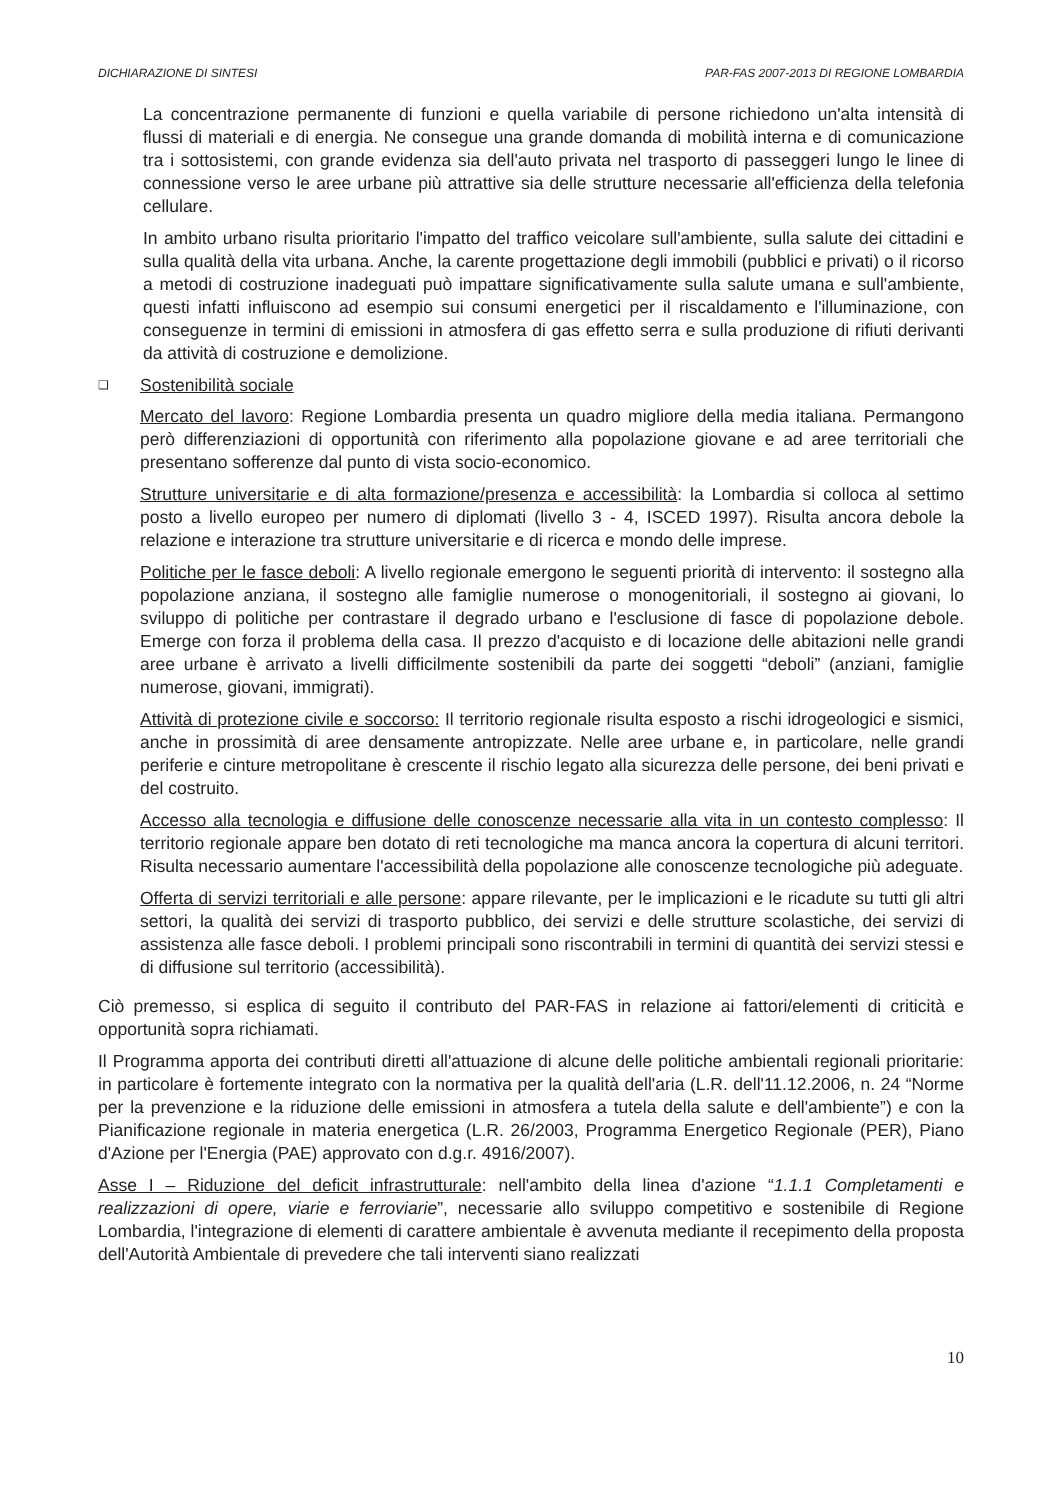DICHIARAZIONE DI SINTESI PAR-FAS 2007-2013 DI REGIONE LOMBARDIA
La concentrazione permanente di funzioni e quella variabile di persone richiedono un'alta intensità di flussi di materiali e di energia. Ne consegue una grande domanda di mobilità interna e di comunicazione tra i sottosistemi, con grande evidenza sia dell'auto privata nel trasporto di passeggeri lungo le linee di connessione verso le aree urbane più attrattive sia delle strutture necessarie all'efficienza della telefonia cellulare.
In ambito urbano risulta prioritario l'impatto del traffico veicolare sull'ambiente, sulla salute dei cittadini e sulla qualità della vita urbana. Anche, la carente progettazione degli immobili (pubblici e privati) o il ricorso a metodi di costruzione inadeguati può impattare significativamente sulla salute umana e sull'ambiente, questi infatti influiscono ad esempio sui consumi energetici per il riscaldamento e l'illuminazione, con conseguenze in termini di emissioni in atmosfera di gas effetto serra e sulla produzione di rifiuti derivanti da attività di costruzione e demolizione.
❑ Sostenibilità sociale
Mercato del lavoro: Regione Lombardia presenta un quadro migliore della media italiana. Permangono però differenziazioni di opportunità con riferimento alla popolazione giovane e ad aree territoriali che presentano sofferenze dal punto di vista socio-economico.
Strutture universitarie e di alta formazione/presenza e accessibilità: la Lombardia si colloca al settimo posto a livello europeo per numero di diplomati (livello 3 - 4, ISCED 1997). Risulta ancora debole la relazione e interazione tra strutture universitarie e di ricerca e mondo delle imprese.
Politiche per le fasce deboli: A livello regionale emergono le seguenti priorità di intervento: il sostegno alla popolazione anziana, il sostegno alle famiglie numerose o monogenitoriali, il sostegno ai giovani, lo sviluppo di politiche per contrastare il degrado urbano e l'esclusione di fasce di popolazione debole. Emerge con forza il problema della casa. Il prezzo d'acquisto e di locazione delle abitazioni nelle grandi aree urbane è arrivato a livelli difficilmente sostenibili da parte dei soggetti “deboli” (anziani, famiglie numerose, giovani, immigrati).
Attività di protezione civile e soccorso: Il territorio regionale risulta esposto a rischi idrogeologici e sismici, anche in prossimità di aree densamente antropizzate. Nelle aree urbane e, in particolare, nelle grandi periferie e cinture metropolitane è crescente il rischio legato alla sicurezza delle persone, dei beni privati e del costruito.
Accesso alla tecnologia e diffusione delle conoscenze necessarie alla vita in un contesto complesso: Il territorio regionale appare ben dotato di reti tecnologiche ma manca ancora la copertura di alcuni territori. Risulta necessario aumentare l'accessibilità della popolazione alle conoscenze tecnologiche più adeguate.
Offerta di servizi territoriali e alle persone: appare rilevante, per le implicazioni e le ricadute su tutti gli altri settori, la qualità dei servizi di trasporto pubblico, dei servizi e delle strutture scolastiche, dei servizi di assistenza alle fasce deboli. I problemi principali sono riscontrabili in termini di quantità dei servizi stessi e di diffusione sul territorio (accessibilità).
Ciò premesso, si esplica di seguito il contributo del PAR-FAS in relazione ai fattori/elementi di criticità e opportunità sopra richiamati.
Il Programma apporta dei contributi diretti all'attuazione di alcune delle politiche ambientali regionali prioritarie: in particolare è fortemente integrato con la normativa per la qualità dell'aria (L.R. dell'11.12.2006, n. 24 “Norme per la prevenzione e la riduzione delle emissioni in atmosfera a tutela della salute e dell'ambiente”) e con la Pianificazione regionale in materia energetica (L.R. 26/2003, Programma Energetico Regionale (PER), Piano d'Azione per l'Energia (PAE) approvato con d.g.r. 4916/2007).
Asse I – Riduzione del deficit infrastrutturale: nell'ambito della linea d'azione “1.1.1 Completamenti e realizzazioni di opere, viarie e ferroviarie”, necessarie allo sviluppo competitivo e sostenibile di Regione Lombardia, l'integrazione di elementi di carattere ambientale è avvenuta mediante il recepimento della proposta dell'Autorità Ambientale di prevedere che tali interventi siano realizzati
10